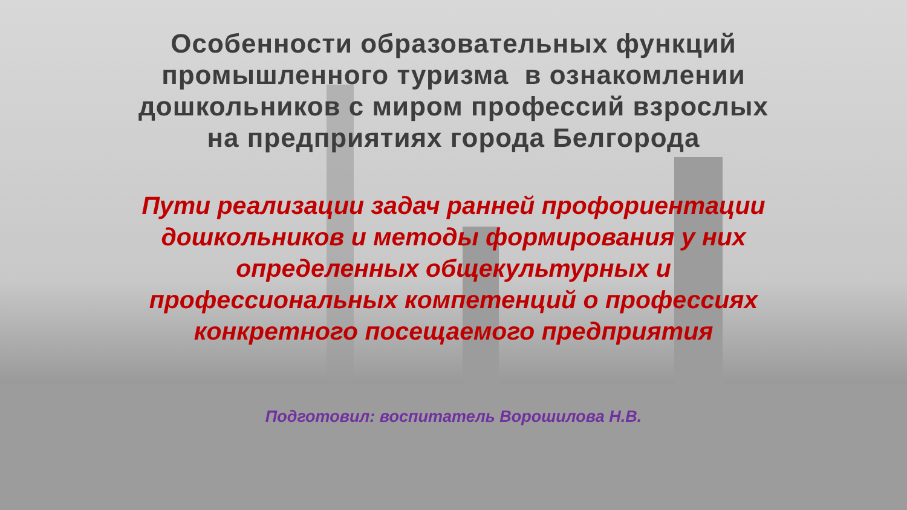Особенности образовательных функций
промышленного туризма в ознакомлении
дошкольников с миром профессий взрослых
на предприятиях города Белгорода
Пути реализации задач ранней профориентации
дошкольников и методы формирования у них
определенных общекультурных и
профессиональных компетенций о профессиях
конкретного посещаемого предприятия
Подготовил: воспитатель Ворошилова Н.В.